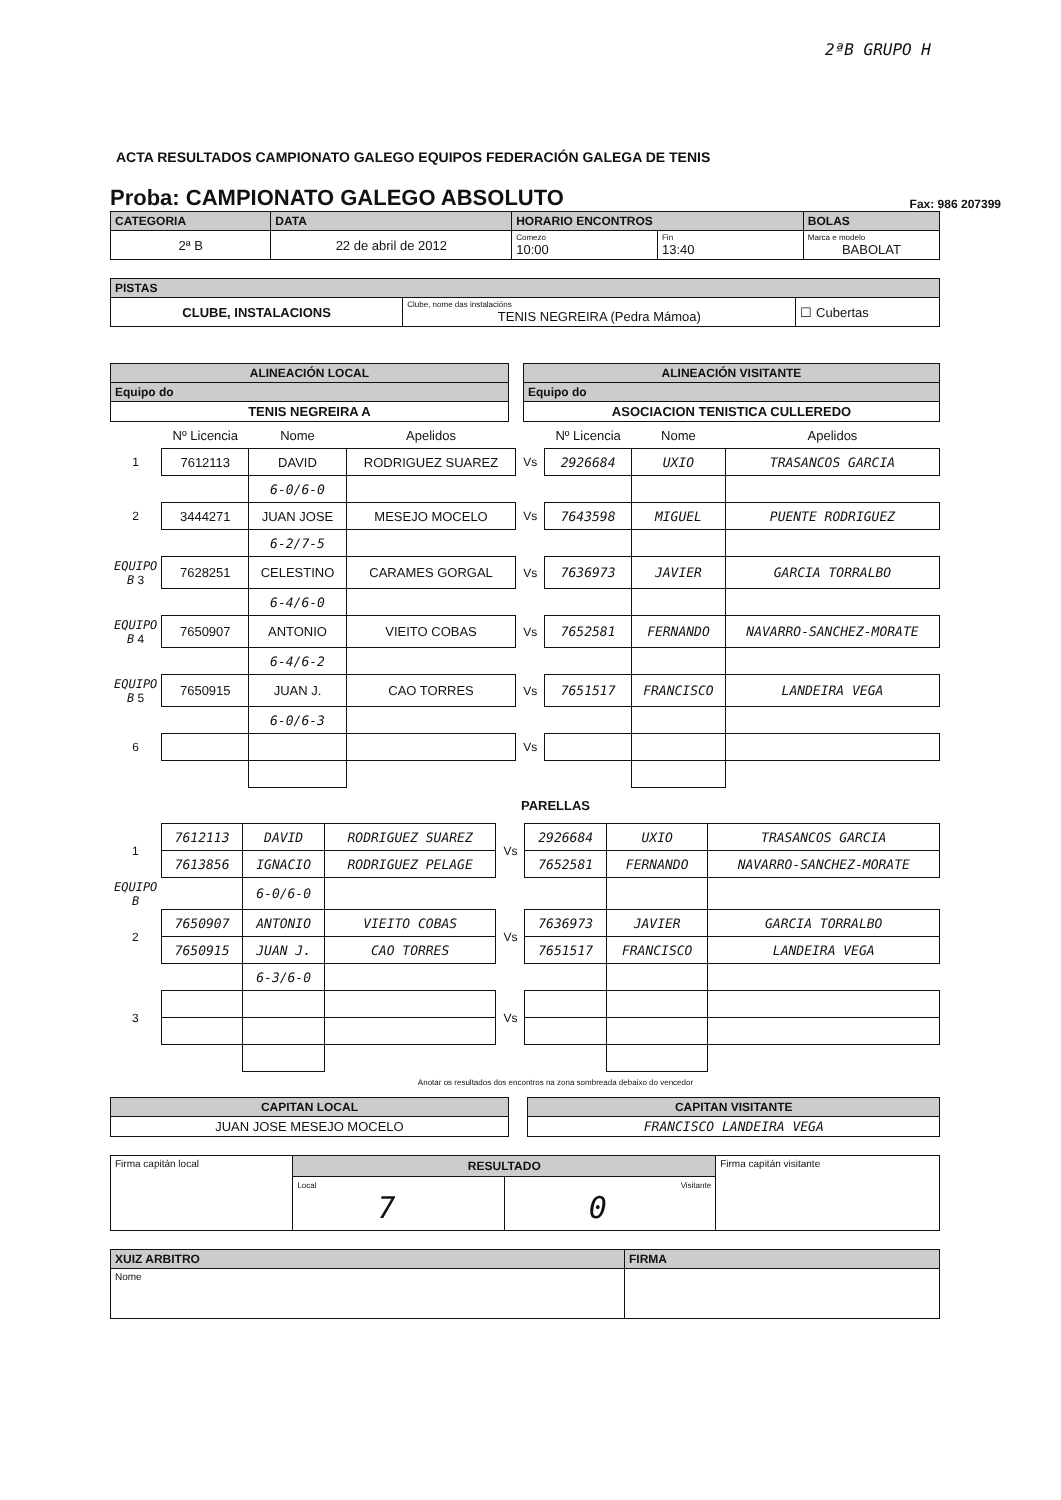2ªB GRUPO H
ACTA RESULTADOS CAMPIONATO GALEGO EQUIPOS FEDERACIÓN GALEGA DE TENIS
Proba: CAMPIONATO GALEGO ABSOLUTO Fax: 986 207399
| CATEGORIA | DATA | HORARIO ENCONTROS | | BOLAS |
| --- | --- | --- | --- | --- |
| 2ª B | 22 de abril de 2012 | Comezo 10:00 | Fin 13:40 | Marca e modelo BABOLAT |
| PISTAS | | |
| --- | --- | --- |
| CLUBE, INSTALACIONS | Clube, nome das instalacións TENIS NEGREIRA (Pedra Mámoa) | ☐ Cubertas |
| ALINEACIÓN LOCAL | | ALINEACIÓN VISITANTE |
| Equipo do | | Equipo do |
| TENIS NEGREIRA A | | ASOCIACION TENISTICA CULLEREDO |
| | Nº Licencia | Nome | Apelidos | | Nº Licencia | Nome | Apelidos |
| 1 | 7612113 | DAVID | RODRIGUEZ SUAREZ | Vs | 2926684 | UXIO | TRASANCOS GARCIA |
| | | 6-0/6-0 | | | | | |
| 2 | 3444271 | JUAN JOSE | MESEJO MOCELO | Vs | 7643598 | MIGUEL | PUENTE RODRIGUEZ |
| | | 6-2/7-5 | | | | | |
| EQUIPO B 3 | 7628251 | CELESTINO | CARAMES GORGAL | Vs | 7636973 | JAVIER | GARCIA TORRALBO |
| | | 6-4/6-0 | | | | | |
| EQUIPO B 4 | 7650907 | ANTONIO | VIEITO COBAS | Vs | 7652581 | FERNANDO | NAVARRO-SANCHEZ-MORATE |
| | | 6-4/6-2 | | | | | |
| EQUIPO B 5 | 7650915 | JUAN J. | CAO TORRES | Vs | 7651517 | FRANCISCO | LANDEIRA VEGA |
| | | 6-0/6-3 | | | | | |
| 6 | | | | Vs | | | |
PARELLAS
| 1 | 7612113 | DAVID | RODRIGUEZ SUAREZ | Vs | 2926684 | UXIO | TRASANCOS GARCIA |
| | 7613856 | IGNACIO | RODRIGUEZ PELAGE | | 7652581 | FERNANDO | NAVARRO-SANCHEZ-MORATE |
| EQUIPO B | | 6-0/6-0 | | | | | |
| 2 | 7650907 | ANTONIO | VIEITO COBAS | Vs | 7636973 | JAVIER | GARCIA TORRALBO |
| | 7650915 | JUAN J. | CAO TORRES | | 7651517 | FRANCISCO | LANDEIRA VEGA |
| | | 6-3/6-0 | | | | | |
| 3 | | | | Vs | | | |
Anotar os resultados dos encontros na zona sombreada debaixo do vencedor
| CAPITAN LOCAL | | CAPITAN VISITANTE |
| JUAN JOSE MESEJO MOCELO | | FRANCISCO LANDEIRA VEGA |
| Firma capitán local | RESULTADO | | Firma capitán visitante |
| | Local 7 | Visitante 0 | |
| XUIZ ARBITRO | FIRMA |
| --- | --- |
| Nome | |